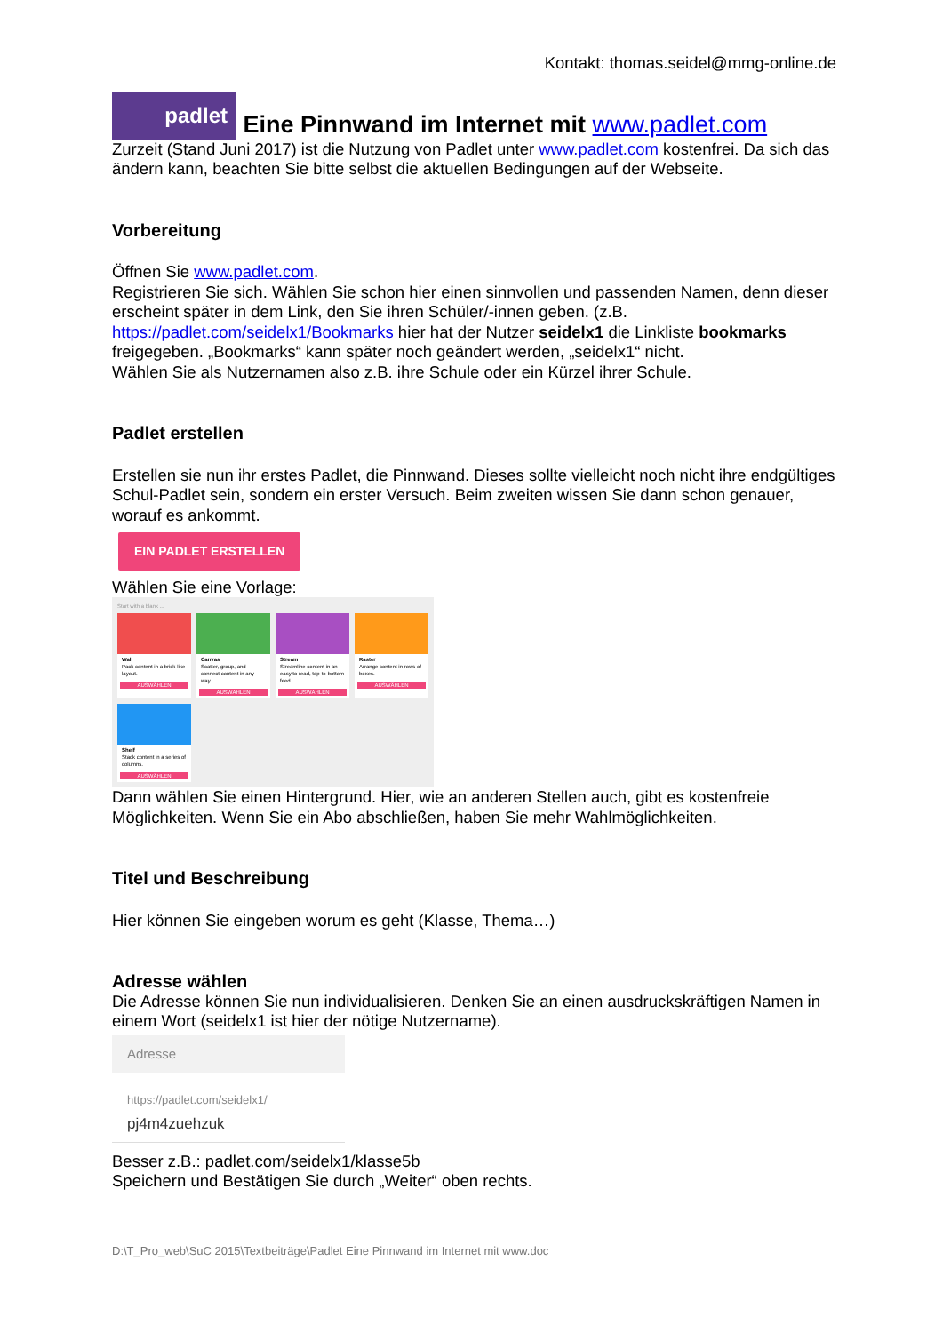Kontakt: thomas.seidel@mmg-online.de
padlet Eine Pinnwand im Internet mit www.padlet.com
Zurzeit (Stand Juni 2017) ist die Nutzung von Padlet unter www.padlet.com kostenfrei. Da sich das ändern kann, beachten Sie bitte selbst die aktuellen Bedingungen auf der Webseite.
Vorbereitung
Öffnen Sie www.padlet.com.
Registrieren Sie sich. Wählen Sie schon hier einen sinnvollen und passenden Namen, denn dieser erscheint später in dem Link, den Sie ihren Schüler/-innen geben. (z.B. https://padlet.com/seidelx1/Bookmarks hier hat der Nutzer seidelx1 die Linkliste bookmarks freigegeben. „Bookmarks“ kann später noch geändert werden, „seidelx1“ nicht.
Wählen Sie als Nutzernamen also z.B. ihre Schule oder ein Kürzel ihrer Schule.
Padlet erstellen
Erstellen sie nun ihr erstes Padlet, die Pinnwand. Dieses sollte vielleicht noch nicht ihre endgültiges Schul-Padlet sein, sondern ein erster Versuch. Beim zweiten wissen Sie dann schon genauer, worauf es ankommt.
EIN PADLET ERSTELLEN
Wählen Sie eine Vorlage:
Start with a blank ...
Wall
Pack content in a brick-like layout.
AUSWÄHLEN
Canvas
Scatter, group, and connect content in any way.
AUSWÄHLEN
Stream
Streamline content in an easy to read, top-to-bottom feed.
AUSWÄHLEN
Raster
Arrange content in rows of boxes.
AUSWÄHLEN
Shelf
Stack content in a series of columns.
AUSWÄHLEN
Dann wählen Sie einen Hintergrund. Hier, wie an anderen Stellen auch, gibt es kostenfreie Möglichkeiten. Wenn Sie ein Abo abschließen, haben Sie mehr Wahlmöglichkeiten.
Titel und Beschreibung
Hier können Sie eingeben worum es geht (Klasse, Thema…)
Adresse wählen
Die Adresse können Sie nun individualisieren. Denken Sie an einen ausdruckskräftigen Namen in einem Wort (seidelx1 ist hier der nötige Nutzername).
Adresse
https://padlet.com/seidelx1/
pj4m4zuehzuk
Besser z.B.: padlet.com/seidelx1/klasse5b
Speichern und Bestätigen Sie durch „Weiter“ oben rechts.
D:\T_Pro_web\SuC 2015\Textbeiträge\Padlet Eine Pinnwand im Internet mit www.doc